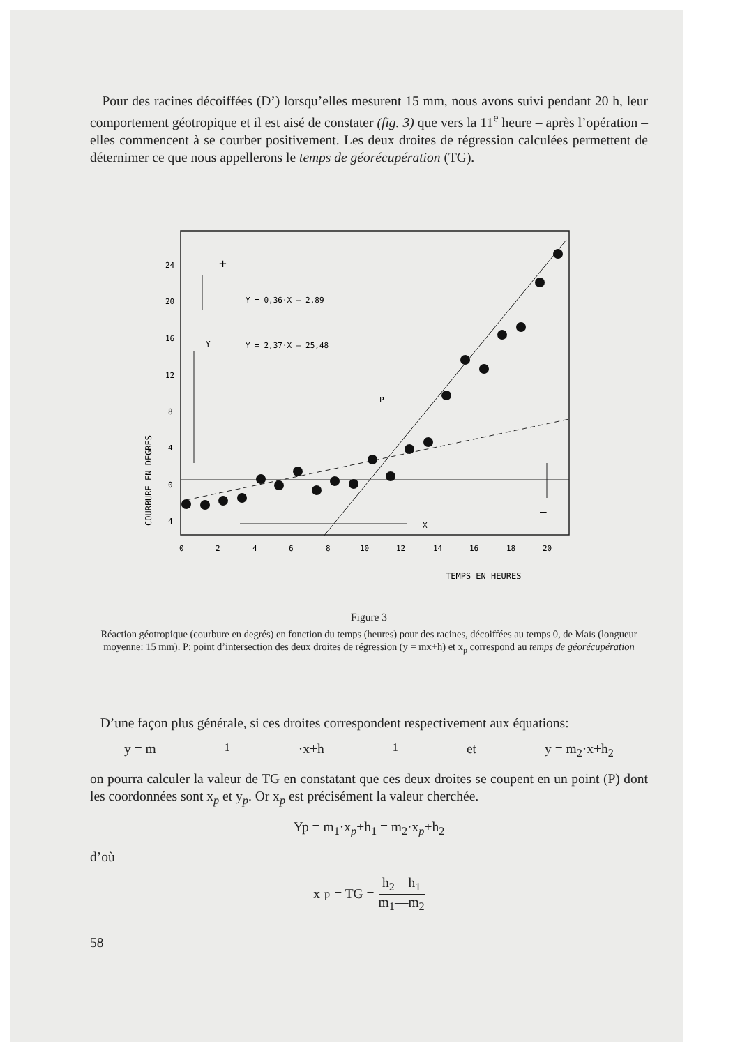Pour des racines décoiffées (D’) lorsqu’elles mesurent 15 mm, nous avons suivi pendant 20 h, leur comportement géotropique et il est aisé de constater (fig. 3) que vers la 11<sup>e</sup> heure – après l’opération – elles commencent à se courber positivement. Les deux droites de régression calculées permettent de déternimer ce que nous appellerons le temps de géorécupération (TG).
24
20
16
12
8
4
0
4
COURBURE EN DEGRES
+
Y = 0,36·X – 2,89
Y = 2,37·X – 25,48
Y
P
X
–
0
2
4
6
8
10
12
14
16
18
20
TEMPS EN HEURES
Figure 3
Réaction géotropique (courbure en degrés) en fonction du temps (heures) pour des racines, décoiffées au temps 0, de Maïs (longueur moyenne: 15 mm). P: point d’intersection des deux droites de régression (y = mx+h) et x<sub>p</sub> correspond au temps de géorécupération
D’une façon plus générale, si ces droites correspondent respectivement aux équations:
y = m<sub>1</sub>·x+h<sub>1</sub> et y = m<sub>2</sub>·x+h<sub>2</sub>
on pourra calculer la valeur de TG en constatant que ces deux droites se coupent en un point (P) dont les coordonnées sont x<sub>p</sub> et y<sub>p</sub>. Or x<sub>p</sub> est précisément la valeur cherchée.
Yp = m<sub>1</sub>·x<sub>p</sub>+h<sub>1</sub> = m<sub>2</sub>·x<sub>p</sub>+h<sub>2</sub>
d’où
x<sub>p</sub> = TG = h<sub>2</sub>—h<sub>1</sub> m<sub>1</sub>—m<sub>2</sub>
58